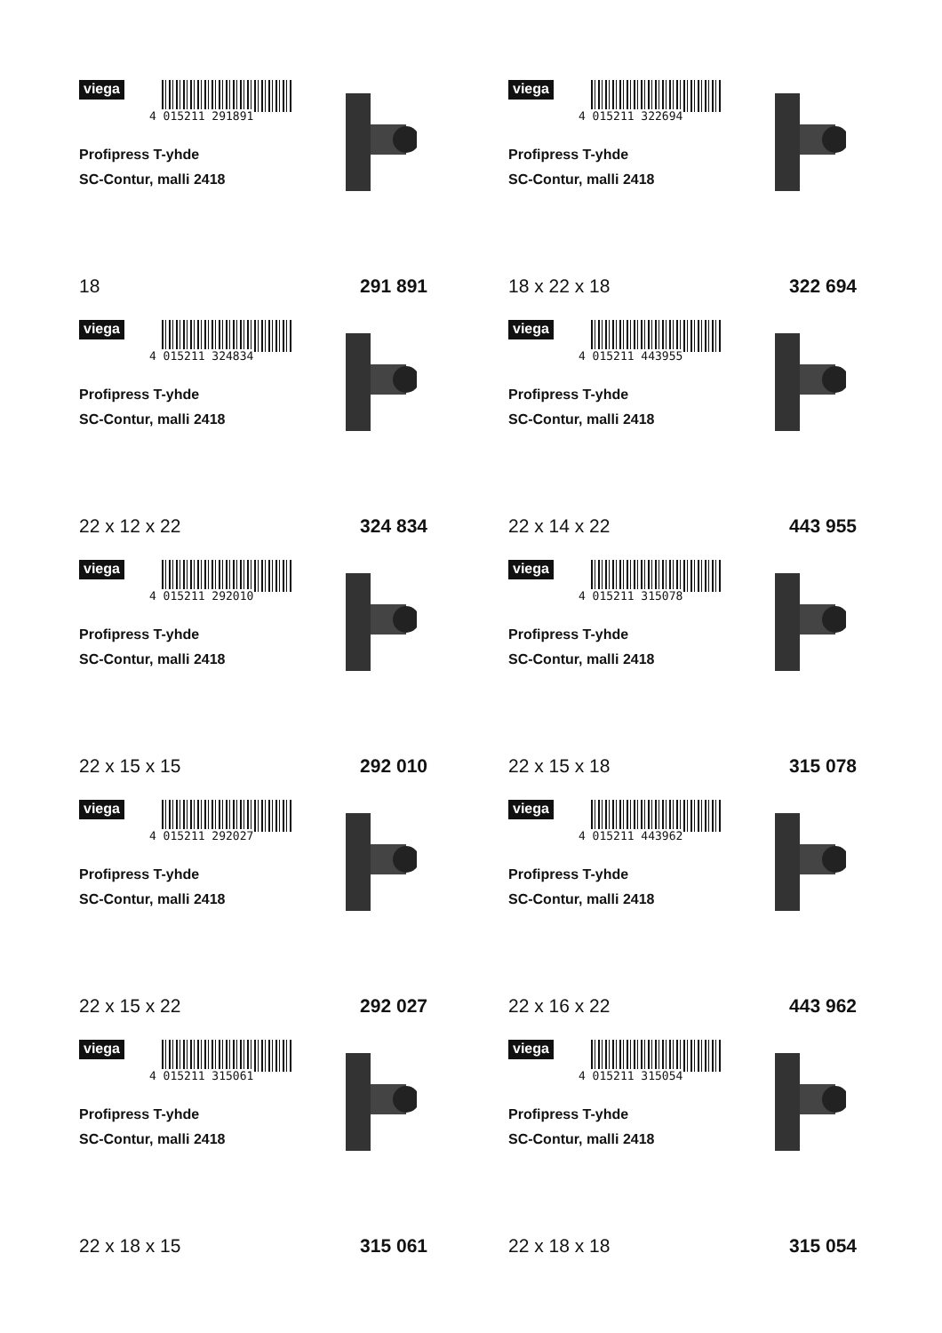viega
4 015211 291891
Profipress T-yhde
SC-Contur, malli 2418
18 291 891
viega
4 015211 322694
Profipress T-yhde
SC-Contur, malli 2418
18 x 22 x 18 322 694
viega
4 015211 324834
Profipress T-yhde
SC-Contur, malli 2418
22 x 12 x 22 324 834
viega
4 015211 443955
Profipress T-yhde
SC-Contur, malli 2418
22 x 14 x 22 443 955
viega
4 015211 292010
Profipress T-yhde
SC-Contur, malli 2418
22 x 15 x 15 292 010
viega
4 015211 315078
Profipress T-yhde
SC-Contur, malli 2418
22 x 15 x 18 315 078
viega
4 015211 292027
Profipress T-yhde
SC-Contur, malli 2418
22 x 15 x 22 292 027
viega
4 015211 443962
Profipress T-yhde
SC-Contur, malli 2418
22 x 16 x 22 443 962
viega
4 015211 315061
Profipress T-yhde
SC-Contur, malli 2418
22 x 18 x 15 315 061
viega
4 015211 315054
Profipress T-yhde
SC-Contur, malli 2418
22 x 18 x 18 315 054